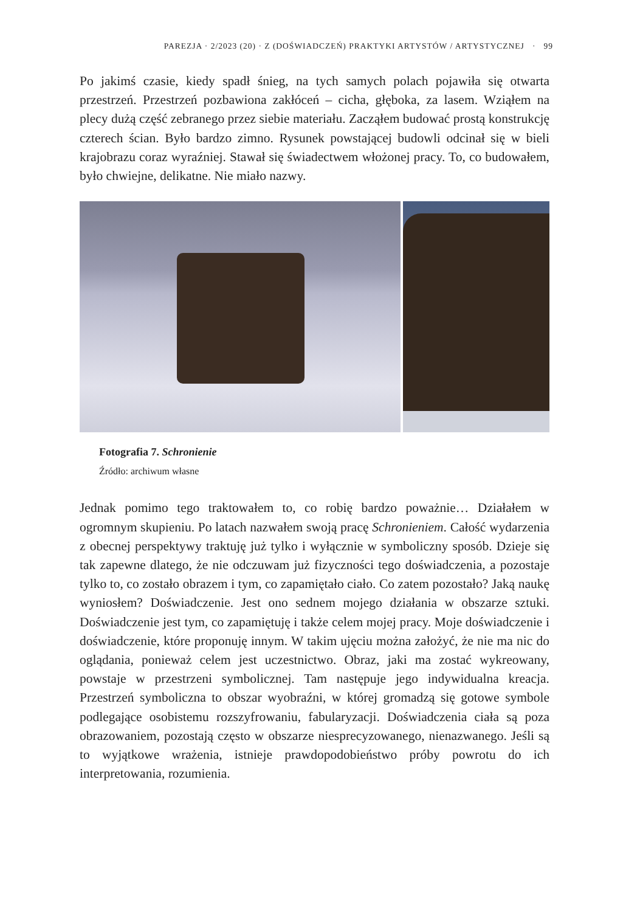PAREZJA · 2/2023 (20) · Z (DOŚWIADCZEŃ) PRAKTYKI ARTYSTÓW / ARTYSTYCZNEJ · 99
Po jakimś czasie, kiedy spadł śnieg, na tych samych polach pojawiła się otwarta przestrzeń. Przestrzeń pozbawiona zakłóceń – cicha, głęboka, za lasem. Wziąłem na plecy dużą część zebranego przez siebie materiału. Zacząłem budować prostą konstrukcję czterech ścian. Było bardzo zimno. Rysunek powstającej budowli odcinał się w bieli krajobrazu coraz wyraźniej. Stawał się świadectwem włożonej pracy. To, co budowałem, było chwiejne, delikatne. Nie miało nazwy.
Fotografia 7. Schronienie
Źródło: archiwum własne
Jednak pomimo tego traktowałem to, co robię bardzo poważnie… Działałem w ogromnym skupieniu. Po latach nazwałem swoją pracę Schronieniem. Całość wydarzenia z obecnej perspektywy traktuję już tylko i wyłącznie w symboliczny sposób. Dzieje się tak zapewne dlatego, że nie odczuwam już fizyczności tego doświadczenia, a pozostaje tylko to, co zostało obrazem i tym, co zapamiętało ciało. Co zatem pozostało? Jaką naukę wyniosłem? Doświadczenie. Jest ono sednem mojego działania w obszarze sztuki. Doświadczenie jest tym, co zapamiętuję i także celem mojej pracy. Moje doświadczenie i doświadczenie, które proponuję innym. W takim ujęciu można założyć, że nie ma nic do oglądania, ponieważ celem jest uczestnictwo. Obraz, jaki ma zostać wykreowany, powstaje w przestrzeni symbolicznej. Tam następuje jego indywidualna kreacja. Przestrzeń symboliczna to obszar wyobraźni, w której gromadzą się gotowe symbole podlegające osobistemu rozszyfrowaniu, fabularyzacji. Doświadczenia ciała są poza obrazowaniem, pozostają często w obszarze niesprecyzowanego, nienazwanego. Jeśli są to wyjątkowe wrażenia, istnieje prawdopodobieństwo próby powrotu do ich interpretowania, rozumienia.